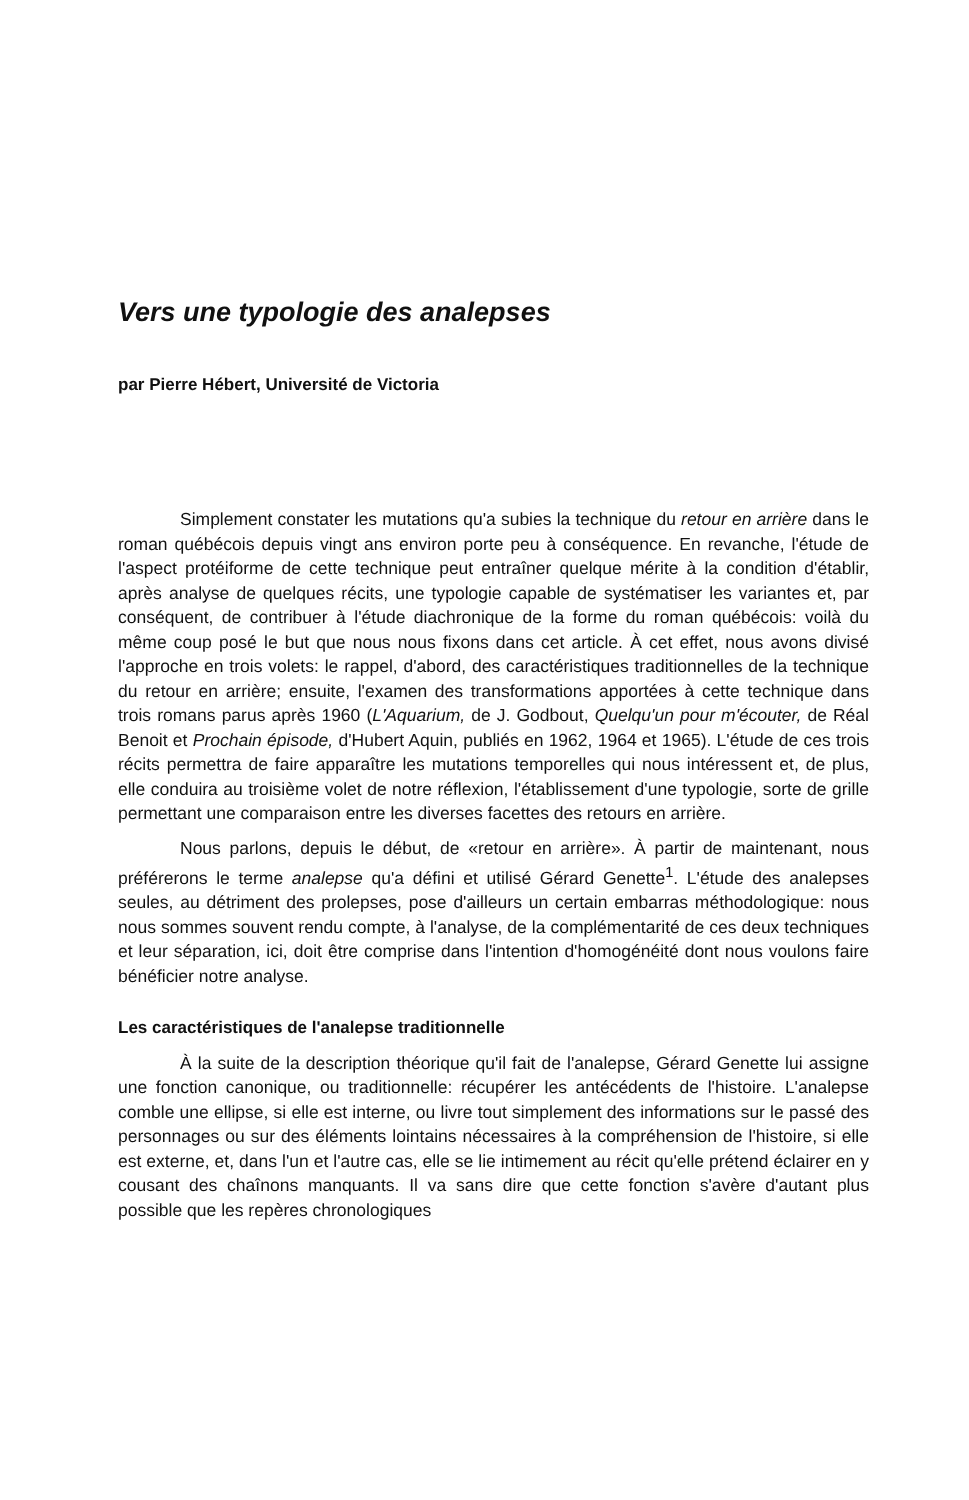Vers une typologie des analepses
par Pierre Hébert, Université de Victoria
Simplement constater les mutations qu'a subies la technique du retour en arrière dans le roman québécois depuis vingt ans environ porte peu à conséquence. En revanche, l'étude de l'aspect protéiforme de cette technique peut entraîner quelque mérite à la condition d'établir, après analyse de quelques récits, une typologie capable de systématiser les variantes et, par conséquent, de contribuer à l'étude diachronique de la forme du roman québécois: voilà du même coup posé le but que nous nous fixons dans cet article. À cet effet, nous avons divisé l'approche en trois volets: le rappel, d'abord, des caractéristiques traditionnelles de la technique du retour en arrière; ensuite, l'examen des transformations apportées à cette technique dans trois romans parus après 1960 (L'Aquarium, de J. Godbout, Quelqu'un pour m'écouter, de Réal Benoit et Prochain épisode, d'Hubert Aquin, publiés en 1962, 1964 et 1965). L'étude de ces trois récits permettra de faire apparaître les mutations temporelles qui nous intéressent et, de plus, elle conduira au troisième volet de notre réflexion, l'établissement d'une typologie, sorte de grille permettant une comparaison entre les diverses facettes des retours en arrière.
Nous parlons, depuis le début, de «retour en arrière». À partir de maintenant, nous préférerons le terme analepse qu'a défini et utilisé Gérard Genette<sup>1</sup>. L'étude des analepses seules, au détriment des prolepses, pose d'ailleurs un certain embarras méthodologique: nous nous sommes souvent rendu compte, à l'analyse, de la complémentarité de ces deux techniques et leur séparation, ici, doit être comprise dans l'intention d'homogénéité dont nous voulons faire bénéficier notre analyse.
Les caractéristiques de l'analepse traditionnelle
À la suite de la description théorique qu'il fait de l'analepse, Gérard Genette lui assigne une fonction canonique, ou traditionnelle: récupérer les antécédents de l'histoire. L'analepse comble une ellipse, si elle est interne, ou livre tout simplement des informations sur le passé des personnages ou sur des éléments lointains nécessaires à la compréhension de l'histoire, si elle est externe, et, dans l'un et l'autre cas, elle se lie intimement au récit qu'elle prétend éclairer en y cousant des chaînons manquants. Il va sans dire que cette fonction s'avère d'autant plus possible que les repères chronologiques